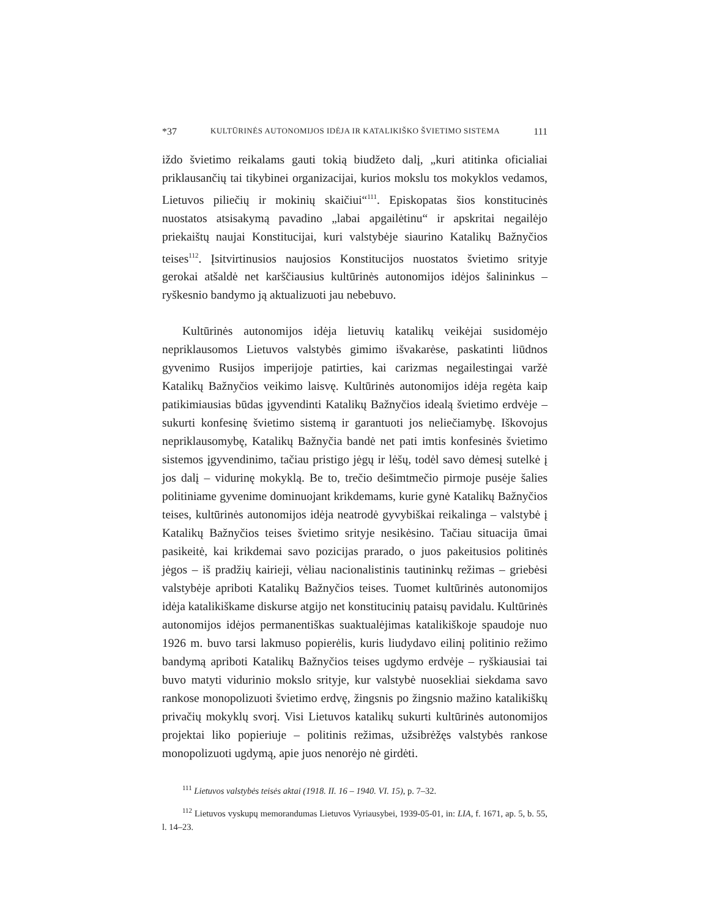*37 KULTŪRINĖS AUTONOMIJOS IDĖJA IR KATALIKIŠKO ŠVIETIMO SISTEMA 111
iždo švietimo reikalams gauti tokią biudžeto dalį, „kuri atitinka oficialiai priklausančių tai tikybinei organizacijai, kurios mokslu tos mokyklos vedamos, Lietuvos piliečių ir mokinių skaičiui“<sup>111</sup>. Episkopatas šios konstitucinės nuostatos atsisakymą pavadino „labai apgailėtinu“ ir apskritai negailėjo priekaištų naujai Konstitucijai, kuri valstybėje siaurino Katalikų Bažnyčios teises<sup>112</sup>. Įsitvirtinusios naujosios Konstitucijos nuostatos švietimo srityje gerokai atšaldė net karščiausius kultūrinės autonomijos idėjos šalininkus – ryškesnio bandymo ją aktualizuoti jau nebebuvo.
Kultūrinės autonomijos idėja lietuvių katalikų veikėjai susidomėjo nepriklausomos Lietuvos valstybės gimimo išvakarėse, paskatinti liūdnos gyvenimo Rusijos imperijoje patirties, kai carizmas negailestingai varžė Katalikų Bažnyčios veikimo laisvę. Kultūrinės autonomijos idėja regėta kaip patikimiausias būdas įgyvendinti Katalikų Bažnyčios idealą švietimo erdvėje – sukurti konfesinę švietimo sistemą ir garantuoti jos neliečiamybę. Iškovojus nepriklausomybę, Katalikų Bažnyčia bandė net pati imtis konfesinės švietimo sistemos įgyvendinimo, tačiau pristigo jėgų ir lėšų, todėl savo dėmesį sutelkė į jos dalį – vidurinę mokyklą. Be to, trečio dešimtmečio pirmoje pusėje šalies politiniame gyvenime dominuojant krikdemams, kurie gynė Katalikų Bažnyčios teises, kultūrinės autonomijos idėja neatrodė gyvybiškai reikalinga – valstybė į Katalikų Bažnyčios teises švietimo srityje nesikėsino. Tačiau situacija ūmai pasikeitė, kai krikdemai savo pozicijas prarado, o juos pakeitusios politinės jėgos – iš pradžių kairieji, vėliau nacionalistinis tautininkų režimas – griebėsi valstybėje apriboti Katalikų Bažnyčios teises. Tuomet kultūrinės autonomijos idėja katalikiškame diskurse atgijo net konstitucinių pataisų pavidalu. Kultūrinės autonomijos idėjos permanentiškas suaktualėjimas katalikiškoje spaudoje nuo 1926 m. buvo tarsi lakmuso popierėlis, kuris liudydavo eilinį politinio režimo bandymą apriboti Katalikų Bažnyčios teises ugdymo erdvėje – ryškiausiai tai buvo matyti vidurinio mokslo srityje, kur valstybė nuosekliai siekdama savo rankose monopolizuoti švietimo erdvę, žingsnis po žingsnio mažino katalikiškų privačių mokyklų svorį. Visi Lietuvos katalikų sukurti kultūrinės autonomijos projektai liko popieriuje – politinis režimas, užsibrėžęs valstybės rankose monopolizuoti ugdymą, apie juos nenorėjo nė girdėti.
<sup>111</sup> Lietuvos valstybės teisės aktai (1918. II. 16 – 1940. VI. 15), p. 7–32.
<sup>112</sup> Lietuvos vyskupų memorandumas Lietuvos Vyriausybei, 1939-05-01, in: LIA, f. 1671, ap. 5, b. 55, l. 14–23.